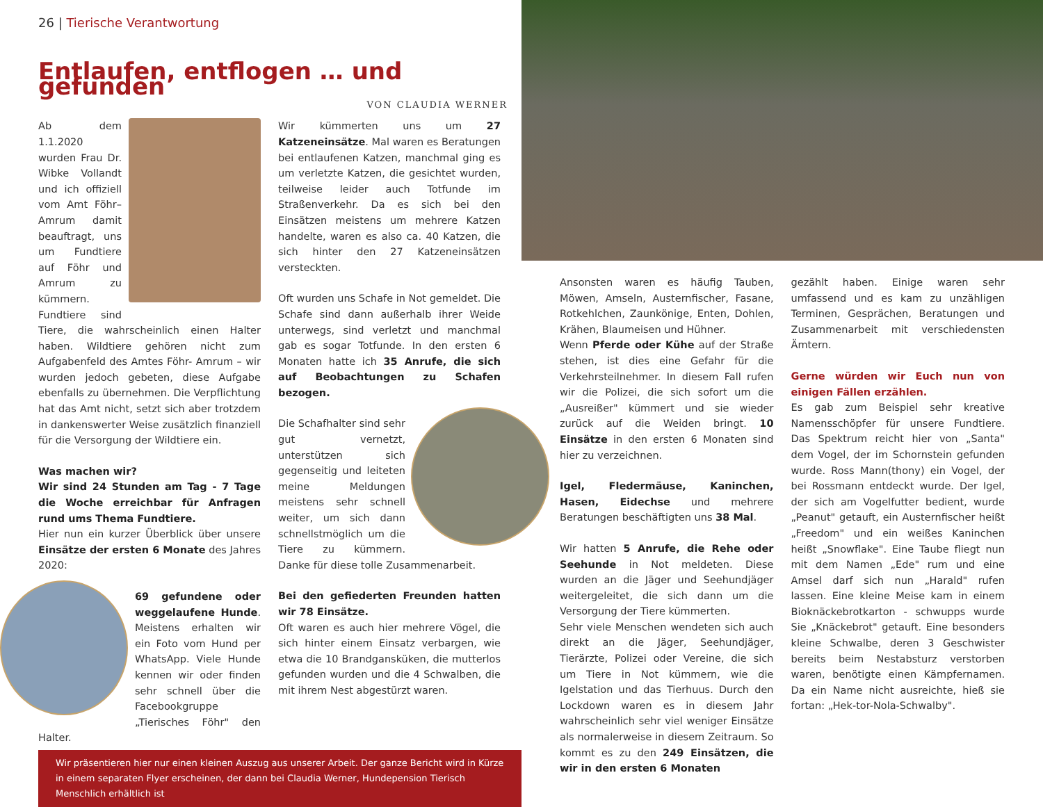26 | Tierische Verantwortung
Entlaufen, entflogen … und gefunden
VON CLAUDIA WERNER
Ab dem 1.1.2020 wurden Frau Dr. Wibke Vollandt und ich offiziell vom Amt Föhr–Amrum damit beauftragt, uns um Fundtiere auf Föhr und Amrum zu kümmern. Fundtiere sind Tiere, die wahrscheinlich einen Halter haben. Wildtiere gehören nicht zum Aufgabenfeld des Amtes Föhr- Amrum – wir wurden jedoch gebeten, diese Aufgabe ebenfalls zu übernehmen. Die Verpflichtung hat das Amt nicht, setzt sich aber trotzdem in dankenswerter Weise zusätzlich finanziell für die Versorgung der Wildtiere ein.
Was machen wir?
Wir sind 24 Stunden am Tag - 7 Tage die Woche erreichbar für Anfragen rund ums Thema Fundtiere.
Hier nun ein kurzer Überblick über unsere Einsätze der ersten 6 Monate des Jahres 2020:
69 gefundene oder weggelaufene Hunde. Meistens erhalten wir ein Foto vom Hund per WhatsApp. Viele Hunde kennen wir oder finden sehr schnell über die Facebookgruppe „Tierisches Föhr" den Halter.
Wir kümmerten uns um 27 Katzeneinsätze. Mal waren es Beratungen bei entlaufenen Katzen, manchmal ging es um verletzte Katzen, die gesichtet wurden, teilweise leider auch Totfunde im Straßenverkehr. Da es sich bei den Einsätzen meistens um mehrere Katzen handelte, waren es also ca. 40 Katzen, die sich hinter den 27 Katzeneinsätzen versteckten.
Oft wurden uns Schafe in Not gemeldet. Die Schafe sind dann außerhalb ihrer Weide unterwegs, sind verletzt und manchmal gab es sogar Totfunde. In den ersten 6 Monaten hatte ich 35 Anrufe, die sich auf Beobachtungen zu Schafen bezogen.
Die Schafhalter sind sehr gut vernetzt, unterstützen sich gegenseitig und leiteten meine Meldungen meistens sehr schnell weiter, um sich dann schnellstmöglich um die Tiere zu kümmern. Danke für diese tolle Zusammenarbeit.
Bei den gefiederten Freunden hatten wir 78 Einsätze.
Oft waren es auch hier mehrere Vögel, die sich hinter einem Einsatz verbargen, wie etwa die 10 Brandgansküken, die mutterlos gefunden wurden und die 4 Schwalben, die mit ihrem Nest abgestürzt waren.
Wir präsentieren hier nur einen kleinen Auszug aus unserer Arbeit. Der ganze Bericht wird in Kürze in einem separaten Flyer erscheinen, der dann bei Claudia Werner, Hundepension Tierisch Menschlich erhältlich ist
Ansonsten waren es häufig Tauben, Möwen, Amseln, Austernfischer, Fasane, Rotkehlchen, Zaunkönige, Enten, Dohlen, Krähen, Blaumeisen und Hühner.
Wenn Pferde oder Kühe auf der Straße stehen, ist dies eine Gefahr für die Verkehrsteilnehmer. In diesem Fall rufen wir die Polizei, die sich sofort um die „Ausreißer" kümmert und sie wieder zurück auf die Weiden bringt. 10 Einsätze in den ersten 6 Monaten sind hier zu verzeichnen.
Igel, Fledermäuse, Kaninchen, Hasen, Eidechse und mehrere Beratungen beschäftigten uns 38 Mal.
Wir hatten 5 Anrufe, die Rehe oder Seehunde in Not meldeten. Diese wurden an die Jäger und Seehundjäger weitergeleitet, die sich dann um die Versorgung der Tiere kümmerten.
Sehr viele Menschen wendeten sich auch direkt an die Jäger, Seehundjäger, Tierärzte, Polizei oder Vereine, die sich um Tiere in Not kümmern, wie die Igelstation und das Tierhuus. Durch den Lockdown waren es in diesem Jahr wahrscheinlich sehr viel weniger Einsätze als normalerweise in diesem Zeitraum. So kommt es zu den 249 Einsätzen, die wir in den ersten 6 Monaten
gezählt haben. Einige waren sehr umfassend und es kam zu unzähligen Terminen, Gesprächen, Beratungen und Zusammenarbeit mit verschiedensten Ämtern.
Gerne würden wir Euch nun von einigen Fällen erzählen.
Es gab zum Beispiel sehr kreative Namensschöpfer für unsere Fundtiere. Das Spektrum reicht hier von „Santa" dem Vogel, der im Schornstein gefunden wurde. Ross Mann(thony) ein Vogel, der bei Rossmann entdeckt wurde. Der Igel, der sich am Vogelfutter bedient, wurde „Peanut" getauft, ein Austernfischer heißt „Freedom" und ein weißes Kaninchen heißt „Snowflake". Eine Taube fliegt nun mit dem Namen „Ede" rum und eine Amsel darf sich nun „Harald" rufen lassen. Eine kleine Meise kam in einem Bioknäckebrotkarton - schwupps wurde Sie „Knäckebrot" getauft. Eine besonders kleine Schwalbe, deren 3 Geschwister bereits beim Nestabsturz verstorben waren, benötigte einen Kämpfernamen. Da ein Name nicht ausreichte, hieß sie fortan: „Hek-tor-Nola-Schwalby".